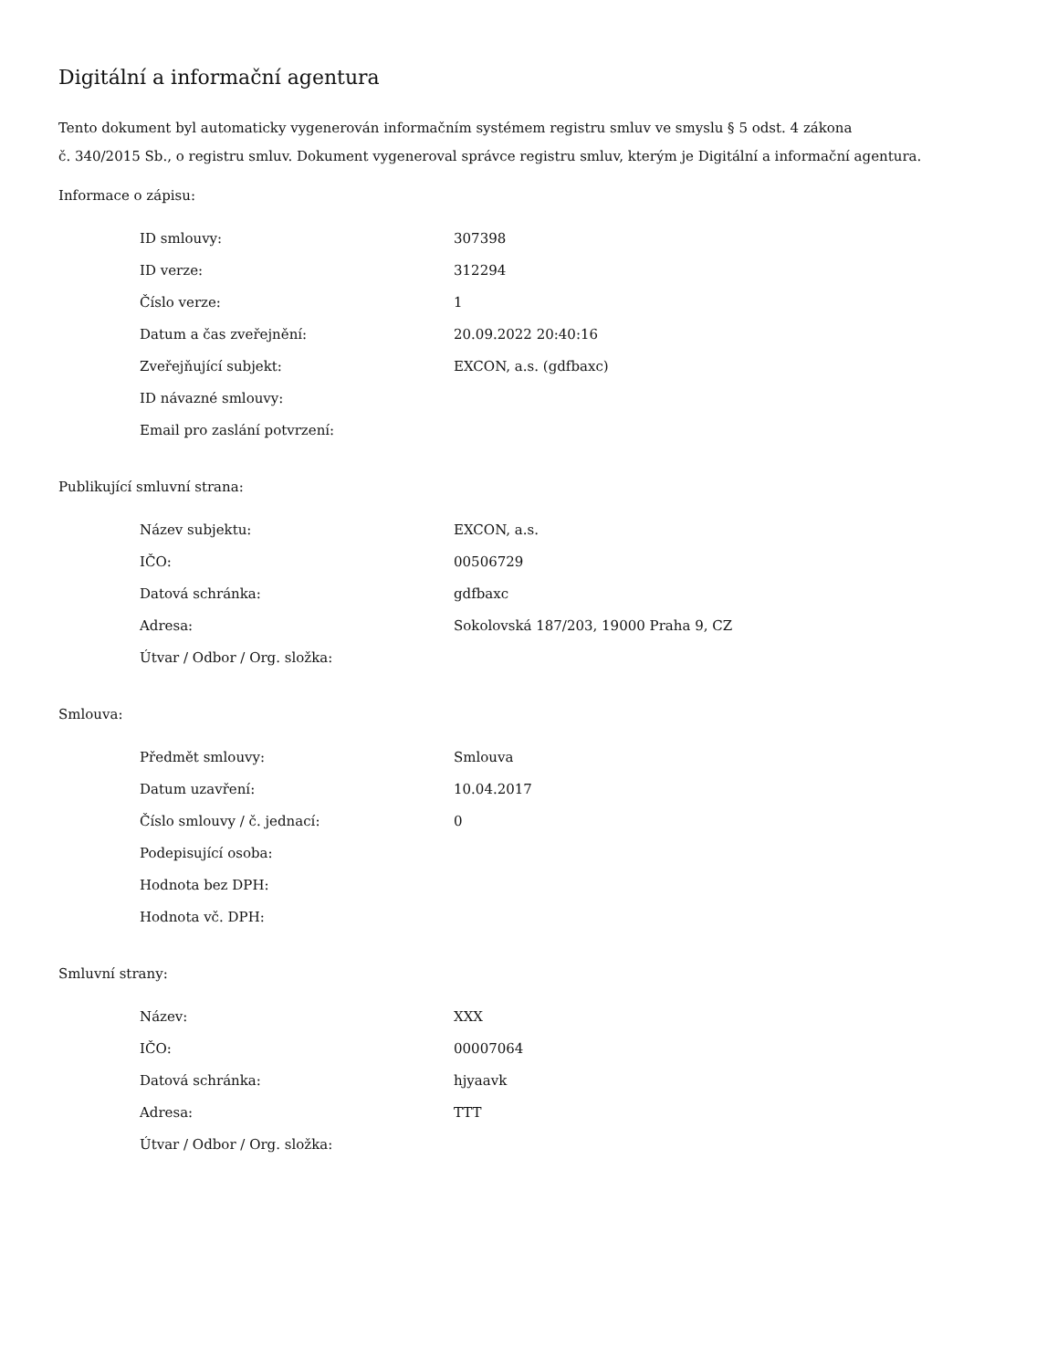Digitální a informační agentura
Tento dokument byl automaticky vygenerován informačním systémem registru smluv ve smyslu § 5 odst. 4 zákona
č. 340/2015 Sb., o registru smluv. Dokument vygeneroval správce registru smluv, kterým je Digitální a informační agentura.
Informace o zápisu:
| ID smlouvy: | 307398 |
| ID verze: | 312294 |
| Číslo verze: | 1 |
| Datum a čas zveřejnění: | 20.09.2022 20:40:16 |
| Zveřejňující subjekt: | EXCON, a.s. (gdfbaxc) |
| ID návazné smlouvy: | |
| Email pro zaslání potvrzení: | |
Publikující smluvní strana:
| Název subjektu: | EXCON, a.s. |
| IČO: | 00506729 |
| Datová schránka: | gdfbaxc |
| Adresa: | Sokolovská 187/203, 19000 Praha 9, CZ |
| Útvar / Odbor / Org. složka: | |
Smlouva:
| Předmět smlouvy: | Smlouva |
| Datum uzavření: | 10.04.2017 |
| Číslo smlouvy / č. jednací: | 0 |
| Podepisující osoba: | |
| Hodnota bez DPH: | |
| Hodnota vč. DPH: | |
Smluvní strany:
| Název: | XXX |
| IČO: | 00007064 |
| Datová schránka: | hjyaavk |
| Adresa: | TTT |
| Útvar / Odbor / Org. složka: | |